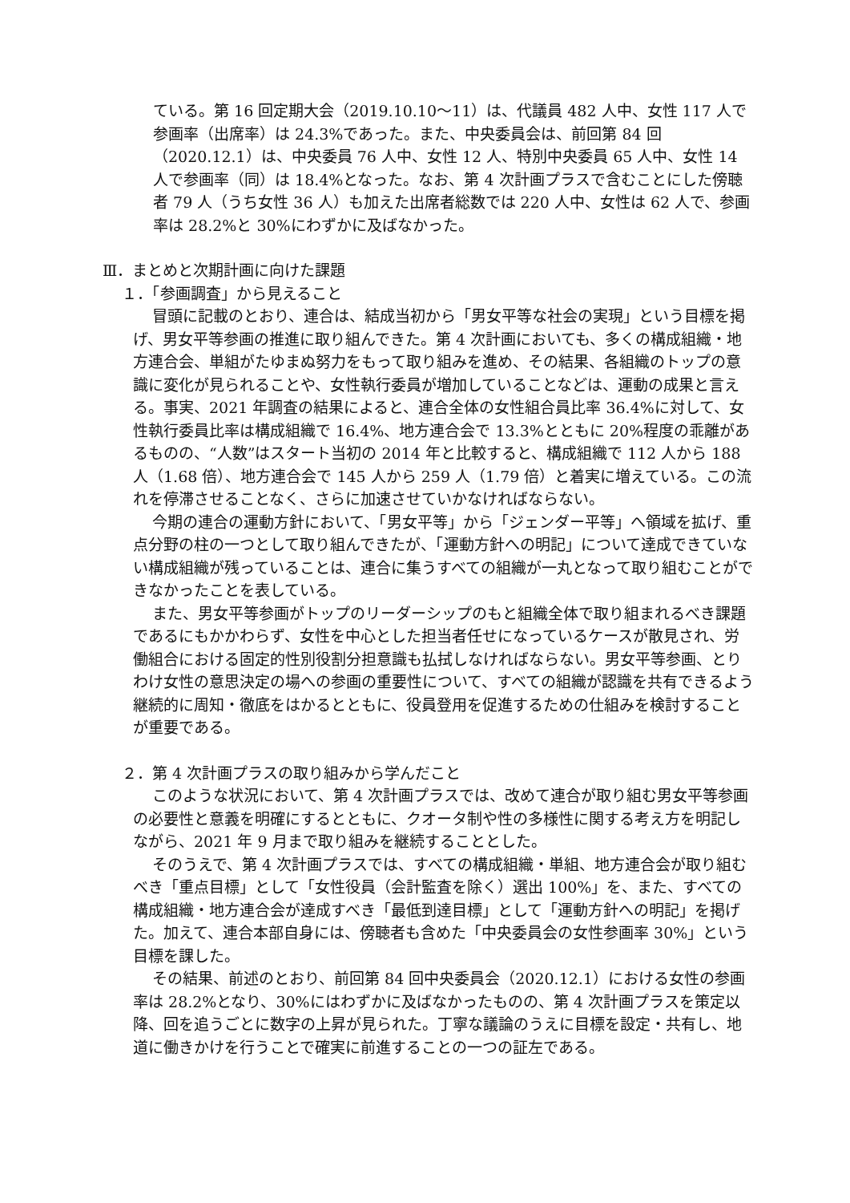ている。第 16 回定期大会（2019.10.10～11）は、代議員 482 人中、女性 117 人で参画率（出席率）は 24.3%であった。また、中央委員会は、前回第 84 回（2020.12.1）は、中央委員 76 人中、女性 12 人、特別中央委員 65 人中、女性 14 人で参画率（同）は 18.4%となった。なお、第 4 次計画プラスで含むことにした傍聴者 79 人（うち女性 36 人）も加えた出席者総数では 220 人中、女性は 62 人で、参画率は 28.2%と 30%にわずかに及ばなかった。
Ⅲ．まとめと次期計画に向けた課題
１．「参画調査」から見えること
冒頭に記載のとおり、連合は、結成当初から「男女平等な社会の実現」という目標を掲げ、男女平等参画の推進に取り組んできた。第 4 次計画においても、多くの構成組織・地方連合会、単組がたゆまぬ努力をもって取り組みを進め、その結果、各組織のトップの意識に変化が見られることや、女性執行委員が増加していることなどは、運動の成果と言える。事実、2021 年調査の結果によると、連合全体の女性組合員比率 36.4%に対して、女性執行委員比率は構成組織で 16.4%、地方連合会で 13.3%とともに 20%程度の乖離があるものの、“人数”はスタート当初の 2014 年と比較すると、構成組織で 112 人から 188 人（1.68 倍）、地方連合会で 145 人から 259 人（1.79 倍）と着実に増えている。この流れを停滞させることなく、さらに加速させていかなければならない。
今期の連合の運動方針において、「男女平等」から「ジェンダー平等」へ領域を拡げ、重点分野の柱の一つとして取り組んできたが、「運動方針への明記」について達成できていない構成組織が残っていることは、連合に集うすべての組織が一丸となって取り組むことができなかったことを表している。
また、男女平等参画がトップのリーダーシップのもと組織全体で取り組まれるべき課題であるにもかかわらず、女性を中心とした担当者任せになっているケースが散見され、労働組合における固定的性別役割分担意識も払拭しなければならない。男女平等参画、とりわけ女性の意思決定の場への参画の重要性について、すべての組織が認識を共有できるよう継続的に周知・徹底をはかるとともに、役員登用を促進するための仕組みを検討することが重要である。
２．第 4 次計画プラスの取り組みから学んだこと
このような状況において、第 4 次計画プラスでは、改めて連合が取り組む男女平等参画の必要性と意義を明確にするとともに、クオータ制や性の多様性に関する考え方を明記しながら、2021 年 9 月まで取り組みを継続することとした。
そのうえで、第 4 次計画プラスでは、すべての構成組織・単組、地方連合会が取り組むべき「重点目標」として「女性役員（会計監査を除く）選出 100%」を、また、すべての構成組織・地方連合会が達成すべき「最低到達目標」として「運動方針への明記」を掲げた。加えて、連合本部自身には、傍聴者も含めた「中央委員会の女性参画率 30%」という目標を課した。
その結果、前述のとおり、前回第 84 回中央委員会（2020.12.1）における女性の参画率は 28.2%となり、30%にはわずかに及ばなかったものの、第 4 次計画プラスを策定以降、回を追うごとに数字の上昇が見られた。丁寧な議論のうえに目標を設定・共有し、地道に働きかけを行うことで確実に前進することの一つの証左である。